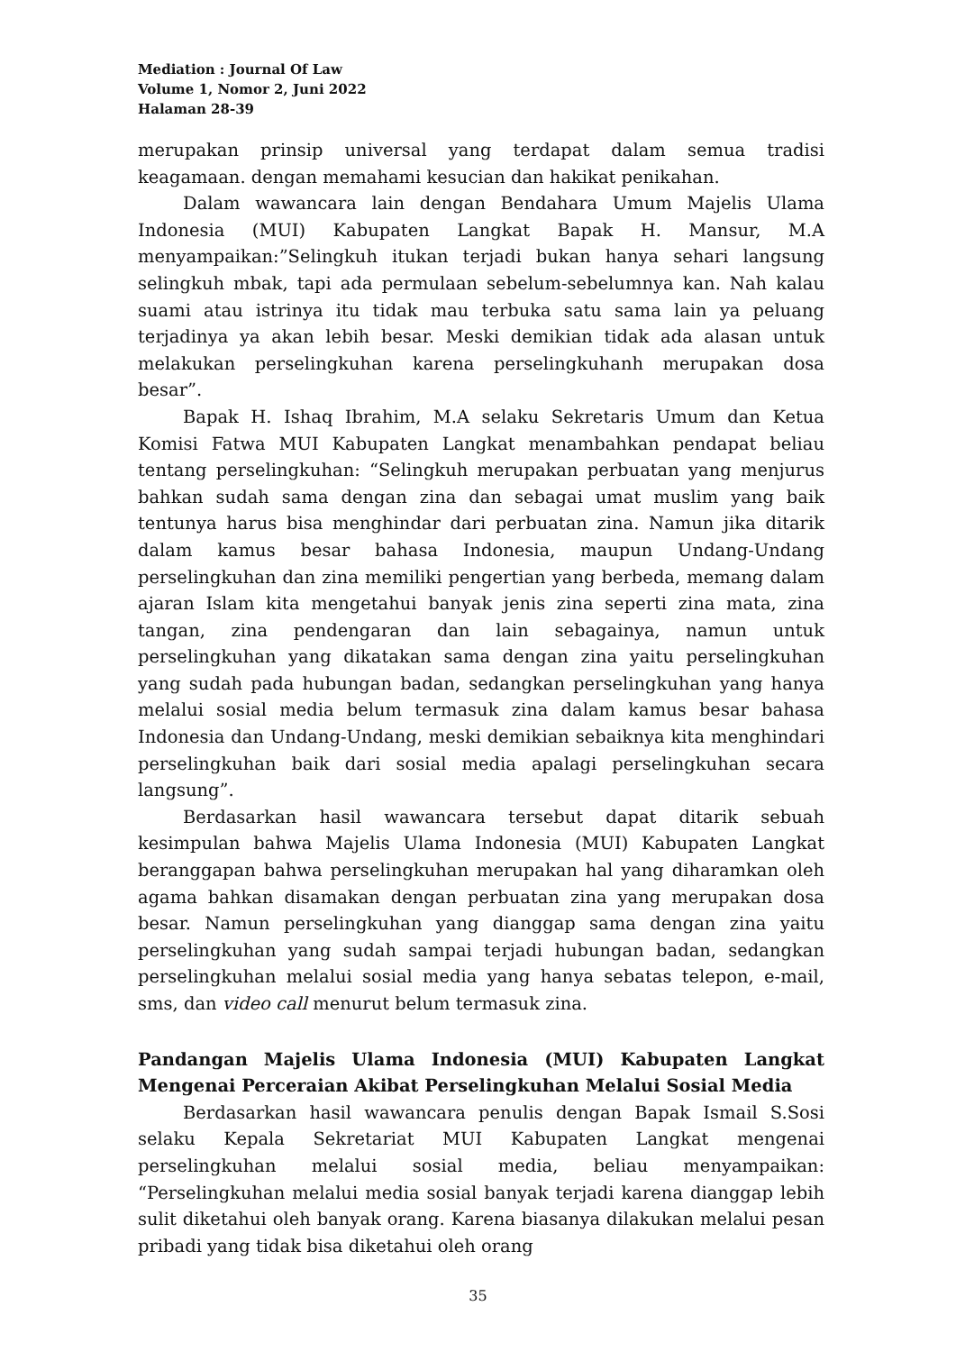Mediation : Journal Of Law
Volume 1, Nomor 2, Juni 2022
Halaman 28-39
merupakan prinsip universal yang terdapat dalam semua tradisi keagamaan. dengan memahami kesucian dan hakikat penikahan.
Dalam wawancara lain dengan Bendahara Umum Majelis Ulama Indonesia (MUI) Kabupaten Langkat Bapak H. Mansur, M.A menyampaikan:”Selingkuh itukan terjadi bukan hanya sehari langsung selingkuh mbak, tapi ada permulaan sebelum-sebelumnya kan. Nah kalau suami atau istrinya itu tidak mau terbuka satu sama lain ya peluang terjadinya ya akan lebih besar. Meski demikian tidak ada alasan untuk melakukan perselingkuhan karena perselingkuhanh merupakan dosa besar”.
Bapak H. Ishaq Ibrahim, M.A selaku Sekretaris Umum dan Ketua Komisi Fatwa MUI Kabupaten Langkat menambahkan pendapat beliau tentang perselingkuhan: “Selingkuh merupakan perbuatan yang menjurus bahkan sudah sama dengan zina dan sebagai umat muslim yang baik tentunya harus bisa menghindar dari perbuatan zina. Namun jika ditarik dalam kamus besar bahasa Indonesia, maupun Undang-Undang perselingkuhan dan zina memiliki pengertian yang berbeda, memang dalam ajaran Islam kita mengetahui banyak jenis zina seperti zina mata, zina tangan, zina pendengaran dan lain sebagainya, namun untuk perselingkuhan yang dikatakan sama dengan zina yaitu perselingkuhan yang sudah pada hubungan badan, sedangkan perselingkuhan yang hanya melalui sosial media belum termasuk zina dalam kamus besar bahasa Indonesia dan Undang-Undang, meski demikian sebaiknya kita menghindari perselingkuhan baik dari sosial media apalagi perselingkuhan secara langsung”.
Berdasarkan hasil wawancara tersebut dapat ditarik sebuah kesimpulan bahwa Majelis Ulama Indonesia (MUI) Kabupaten Langkat beranggapan bahwa perselingkuhan merupakan hal yang diharamkan oleh agama bahkan disamakan dengan perbuatan zina yang merupakan dosa besar. Namun perselingkuhan yang dianggap sama dengan zina yaitu perselingkuhan yang sudah sampai terjadi hubungan badan, sedangkan perselingkuhan melalui sosial media yang hanya sebatas telepon, e-mail, sms, dan video call menurut belum termasuk zina.
Pandangan Majelis Ulama Indonesia (MUI) Kabupaten Langkat Mengenai Perceraian Akibat Perselingkuhan Melalui Sosial Media
Berdasarkan hasil wawancara penulis dengan Bapak Ismail S.Sosi selaku Kepala Sekretariat MUI Kabupaten Langkat mengenai perselingkuhan melalui sosial media, beliau menyampaikan: “Perselingkuhan melalui media sosial banyak terjadi karena dianggap lebih sulit diketahui oleh banyak orang. Karena biasanya dilakukan melalui pesan pribadi yang tidak bisa diketahui oleh orang
35